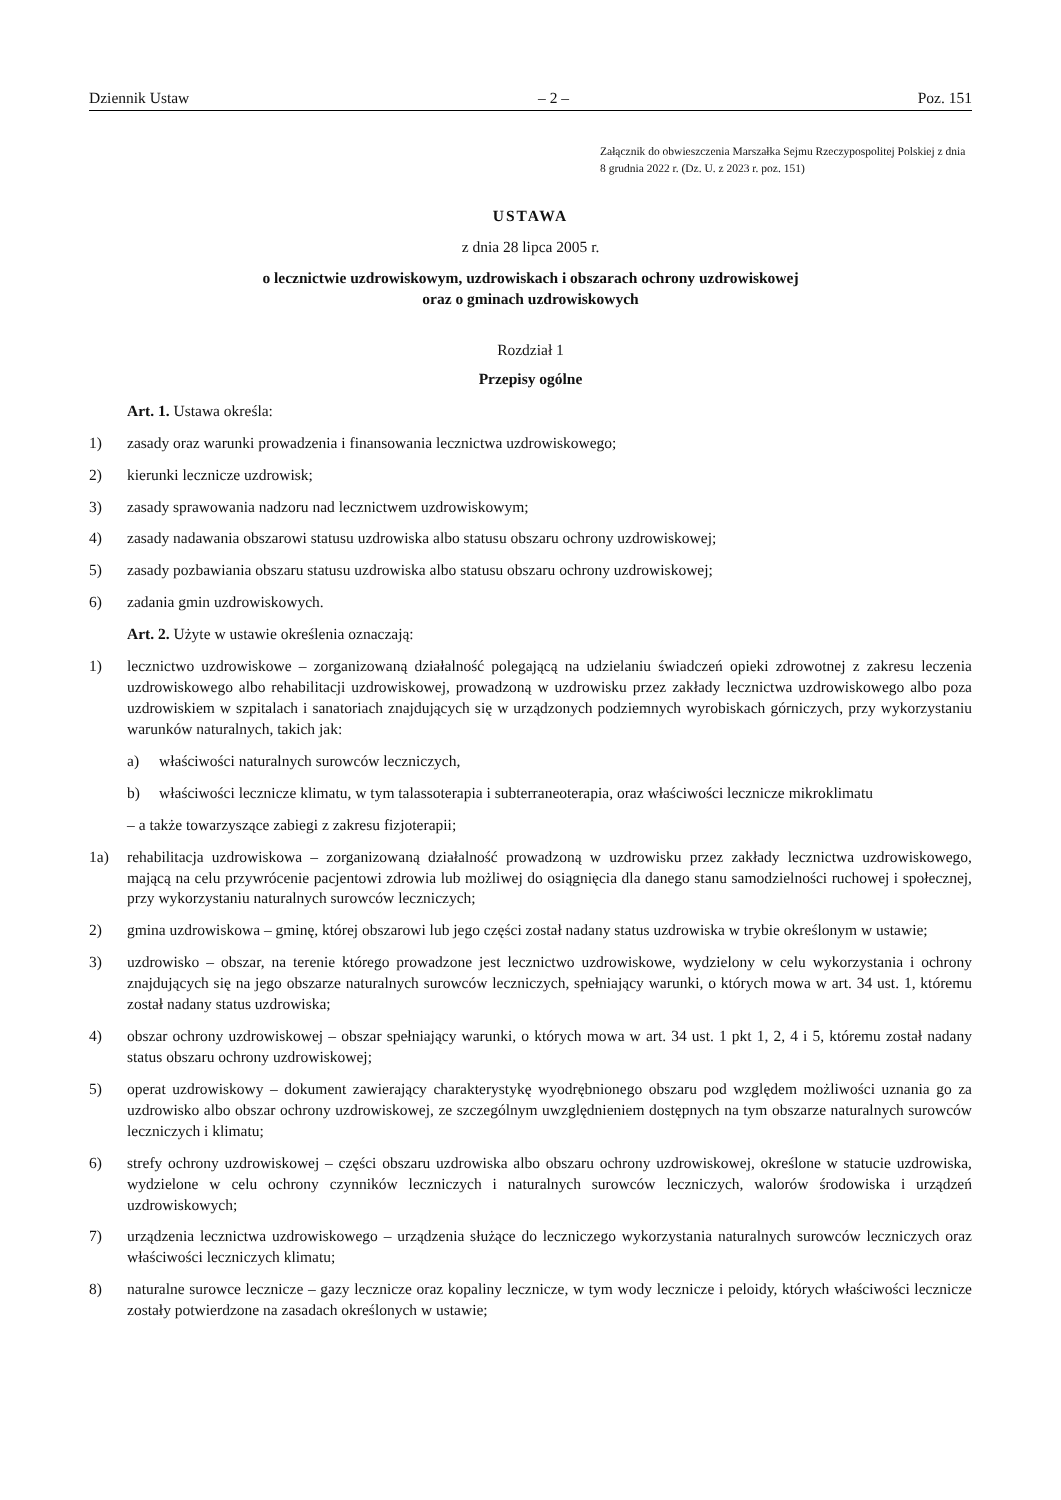Dziennik Ustaw – 2 – Poz. 151
Załącznik do obwieszczenia Marszałka Sejmu Rzeczypospolitej Polskiej z dnia 8 grudnia 2022 r. (Dz. U. z 2023 r. poz. 151)
USTAWA
z dnia 28 lipca 2005 r.
o lecznictwie uzdrowiskowym, uzdrowiskach i obszarach ochrony uzdrowiskowej
oraz o gminach uzdrowiskowych
Rozdział 1
Przepisy ogólne
Art. 1. Ustawa określa:
1) zasady oraz warunki prowadzenia i finansowania lecznictwa uzdrowiskowego;
2) kierunki lecznicze uzdrowisk;
3) zasady sprawowania nadzoru nad lecznictwem uzdrowiskowym;
4) zasady nadawania obszarowi statusu uzdrowiska albo statusu obszaru ochrony uzdrowiskowej;
5) zasady pozbawiania obszaru statusu uzdrowiska albo statusu obszaru ochrony uzdrowiskowej;
6) zadania gmin uzdrowiskowych.
Art. 2. Użyte w ustawie określenia oznaczają:
1) lecznictwo uzdrowiskowe – zorganizowaną działalność polegającą na udzielaniu świadczeń opieki zdrowotnej z zakresu leczenia uzdrowiskowego albo rehabilitacji uzdrowiskowej, prowadzoną w uzdrowisku przez zakłady lecznictwa uzdrowiskowego albo poza uzdrowiskiem w szpitalach i sanatoriach znajdujących się w urządzonych podziemnych wyrobiskach górniczych, przy wykorzystaniu warunków naturalnych, takich jak:
a) właściwości naturalnych surowców leczniczych,
b) właściwości lecznicze klimatu, w tym talassoterapia i subterraneoterapia, oraz właściwości lecznicze mikroklimatu
– a także towarzyszące zabiegi z zakresu fizjoterapii;
1a) rehabilitacja uzdrowiskowa – zorganizowaną działalność prowadzoną w uzdrowisku przez zakłady lecznictwa uzdrowiskowego, mającą na celu przywrócenie pacjentowi zdrowia lub możliwej do osiągnięcia dla danego stanu samodzielności ruchowej i społecznej, przy wykorzystaniu naturalnych surowców leczniczych;
2) gmina uzdrowiskowa – gminę, której obszarowi lub jego części został nadany status uzdrowiska w trybie określonym w ustawie;
3) uzdrowisko – obszar, na terenie którego prowadzone jest lecznictwo uzdrowiskowe, wydzielony w celu wykorzystania i ochrony znajdujących się na jego obszarze naturalnych surowców leczniczych, spełniający warunki, o których mowa w art. 34 ust. 1, któremu został nadany status uzdrowiska;
4) obszar ochrony uzdrowiskowej – obszar spełniający warunki, o których mowa w art. 34 ust. 1 pkt 1, 2, 4 i 5, któremu został nadany status obszaru ochrony uzdrowiskowej;
5) operat uzdrowiskowy – dokument zawierający charakterystykę wyodrębnionego obszaru pod względem możliwości uznania go za uzdrowisko albo obszar ochrony uzdrowiskowej, ze szczególnym uwzględnieniem dostępnych na tym obszarze naturalnych surowców leczniczych i klimatu;
6) strefy ochrony uzdrowiskowej – części obszaru uzdrowiska albo obszaru ochrony uzdrowiskowej, określone w statucie uzdrowiska, wydzielone w celu ochrony czynników leczniczych i naturalnych surowców leczniczych, walorów środowiska i urządzeń uzdrowiskowych;
7) urządzenia lecznictwa uzdrowiskowego – urządzenia służące do leczniczego wykorzystania naturalnych surowców leczniczych oraz właściwości leczniczych klimatu;
8) naturalne surowce lecznicze – gazy lecznicze oraz kopaliny lecznicze, w tym wody lecznicze i peloidy, których właściwości lecznicze zostały potwierdzone na zasadach określonych w ustawie;